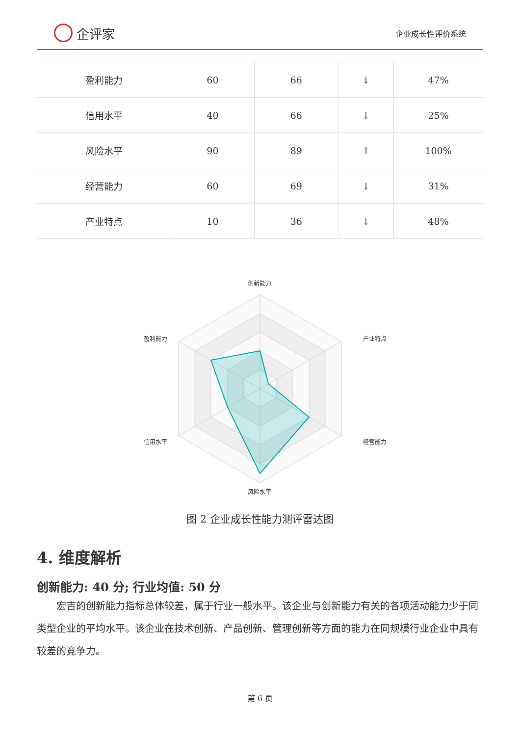企评家
企业成长性评价系统
| 盈利能力 | 60 | 66 | ↓ | 47% |
| 信用水平 | 40 | 66 | ↓ | 25% |
| 风险水平 | 90 | 89 | ↑ | 100% |
| 经营能力 | 60 | 69 | ↓ | 31% |
| 产业特点 | 10 | 36 | ↓ | 48% |
创新能力
产业特点
经营能力
风险水平
信用水平
盈利能力
图 2 企业成长性能力测评雷达图
4. 维度解析
创新能力: 40 分; 行业均值: 50 分
宏吉的创新能力指标总体较差，属于行业一般水平。该企业与创新能力有关的各项活动能力少于同类型企业的平均水平。该企业在技术创新、产品创新、管理创新等方面的能力在同规模行业企业中具有较差的竞争力。
第 6 页